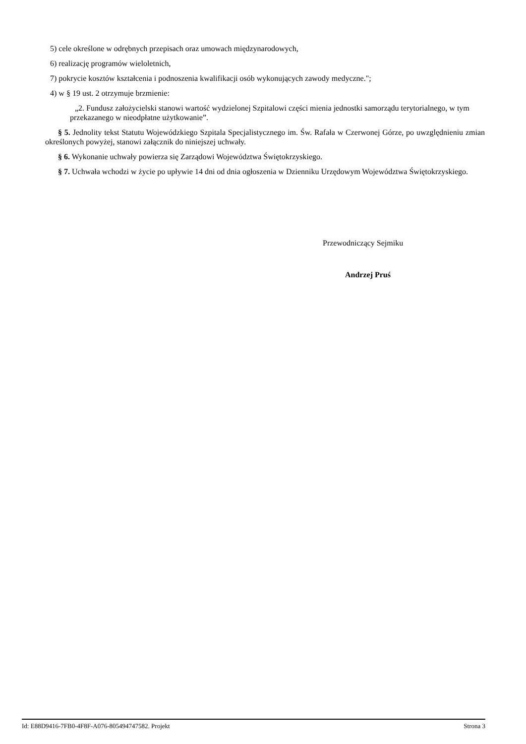5) cele określone w odrębnych przepisach oraz umowach międzynarodowych,
6) realizację programów wieloletnich,
7) pokrycie kosztów kształcenia i podnoszenia kwalifikacji osób wykonujących zawody medyczne.";
4) w § 19 ust. 2 otrzymuje brzmienie:
„2. Fundusz założycielski stanowi wartość wydzielonej Szpitalowi części mienia jednostki samorządu terytorialnego, w tym przekazanego w nieodpłatne użytkowanie”.
§ 5. Jednolity tekst Statutu Wojewódzkiego Szpitala Specjalistycznego im. Św. Rafała w Czerwonej Górze, po uwzględnieniu zmian określonych powyżej, stanowi załącznik do niniejszej uchwały.
§ 6. Wykonanie uchwały powierza się Zarządowi Województwa Świętokrzyskiego.
§ 7. Uchwała wchodzi w życie po upływie 14 dni od dnia ogłoszenia w Dzienniku Urzędowym Województwa Świętokrzyskiego.
Przewodniczący Sejmiku
Andrzej Pruś
Id: E88D9416-7FB0-4F8F-A076-805494747582. Projekt Strona 3